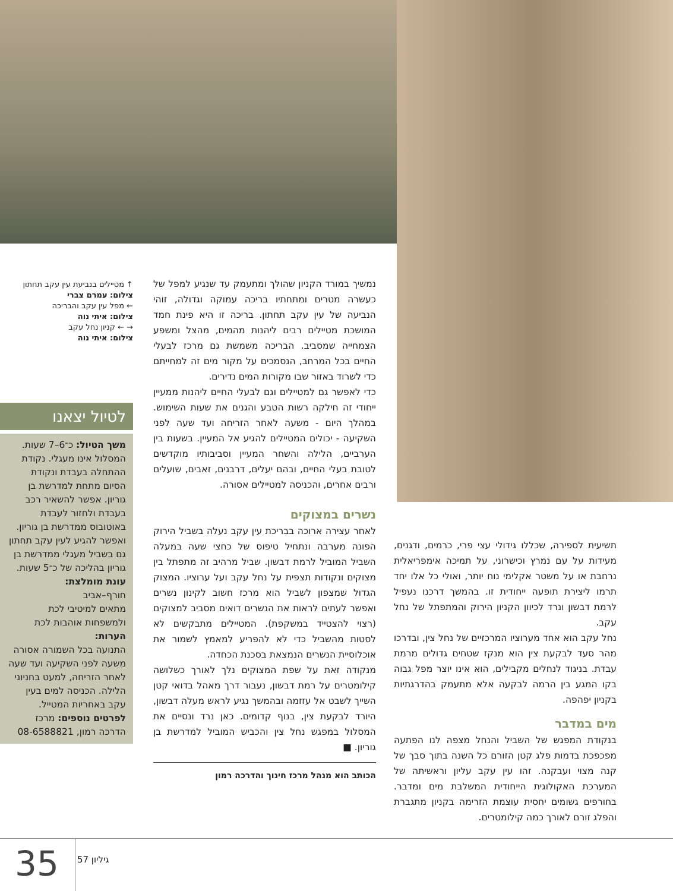תשיעית לספירה, שכללו גידולי עצי פרי, כרמים, ודגנים, מעידות על עם נמרץ וכישרוני, על תמיכה אימפריאלית נרחבת או על משטר אקלימי נוח יותר, ואולי כל אלו יחד תרמו ליצירת תופעה ייחודית זו. בהמשך דרכנו נעפיל לרמת דבשון ונרד לכיוון הקניון הירוק והמתפתל של נחל עקב.
נחל עקב הוא אחד מערוציו המרכזיים של נחל צין, ובדרכו מהר סעד לבקעת צין הוא מנקז שטחים גדולים מרמת עבדת. בניגוד לנחלים מקבילים, הוא אינו יוצר מפל גבוה בקו המגע בין הרמה לבקעה אלא מתעמק בהדרגתיות בקניון יפהפה.
מים במדבר
בנקודת המפגש של השביל והנחל מצפה לנו הפתעה מפכפכת בדמות פלג קטן הזורם כל השנה בתוך סבך של קנה מצוי ועבקנה. זהו עין עקב עליון וראשיתה של המערכת האקולוגית הייחודית המשלבת מים ומדבר. בחורפים גשומים יחסית עוצמת הזרימה בקניון מתגברת והפלג זורם לאורך כמה קילומטרים.
נמשיך במורד הקניון שהולך ומתעמק עד שנגיע למפל של כעשרה מטרים ומתחתיו בריכה עמוקה וגדולה, זוהי הנביעה של עין עקב תחתון. בריכה זו היא פינת חמד המושכת מטיילים רבים ליהנות מהמים, מהצל ומשפע הצמחייה שמסביב. הבריכה משמשת גם מרכז לבעלי החיים בכל המרחב, הנסמכים על מקור מים זה למחייתם כדי לשרוד באזור שבו מקורות המים נדירים.
כדי לאפשר גם למטיילים וגם לבעלי החיים ליהנות ממעיין ייחודי זה חילקה רשות הטבע והגנים את שעות השימוש. במהלך היום - משעה לאחר הזריחה ועד שעה לפני השקיעה - יכולים המטיילים להגיע אל המעיין. בשעות בין הערביים, הלילה והשחר המעיין וסביבותיו מוקדשים לטובת בעלי החיים, ובהם יעלים, דרבנים, זאבים, שועלים ורבים אחרים, והכניסה למטיילים אסורה.
נשרים במצוקים
לאחר עצירה ארוכה בבריכת עין עקב נעלה בשביל הירוק הפונה מערבה ונתחיל טיפוס של כחצי שעה במעלה השביל המוביל לרמת דבשון. שביל מרהיב זה מתפתל בין מצוקים ונקודות תצפית על נחל עקב ועל ערוציו. המצוק הגדול שמצפון לשביל הוא מרכז חשוב לקינון נשרים ואפשר לעתים לראות את הנשרים דואים מסביב למצוקים (רצוי להצטייד במשקפת). המטיילים מתבקשים לא לסטות מהשביל כדי לא להפריע למאמץ לשמור את אוכלוסיית הנשרים הנמצאת בסכנת הכחדה.
מנקודה זאת על שפת המצוקים נלך לאורך כשלושה קילומטרים על רמת דבשון, נעבור דרך מאהל בדואי קטן השייך לשבט אל עזזמה ובהמשך נגיע לראש מעלה דבשון, היורד לבקעת צין, בנוף קדומים. כאן נרד ונסיים את המסלול במפגש נחל צין והכביש המוביל למדרשת בן גוריון. ■
הכותב הוא מנהל מרכז חינוך והדרכה רמון
↑ מטיילים בנביעת עין עקב תחתון
צילום: עמרם צברי
← מפל עין עקב והבריכה
צילום: איתי נוה
→ ← קניון נחל עקב
צילום: איתי נוה
לטיול יצאנו
משך הטיול: כ־6–7 שעות. המסלול אינו מעגלי. נקודת ההתחלה בעבדת ונקודת הסיום מתחת למדרשת בן גוריון. אפשר להשאיר רכב בעבדת ולחזור לעבדת באוטובוס ממדרשת בן גוריון. ואפשר להגיע לעין עקב תחתון גם בשביל מעגלי ממדרשת בן גוריון בהליכה של כ־5 שעות.
עונת מומלצת:
חורף–אביב
מתאים למיטיבי לכת ולמשפחות אוהבות לכת
הערות:
התנועה בכל השמורה אסורה משעה לפני השקיעה ועד שעה לאחר הזריחה, למעט בחניוני הלילה. הכניסה למים בעין עקב באחריות המטייל.
לפרטים נוספים: מרכז הדרכה רמון, 08-6588821
35 גיליון 57